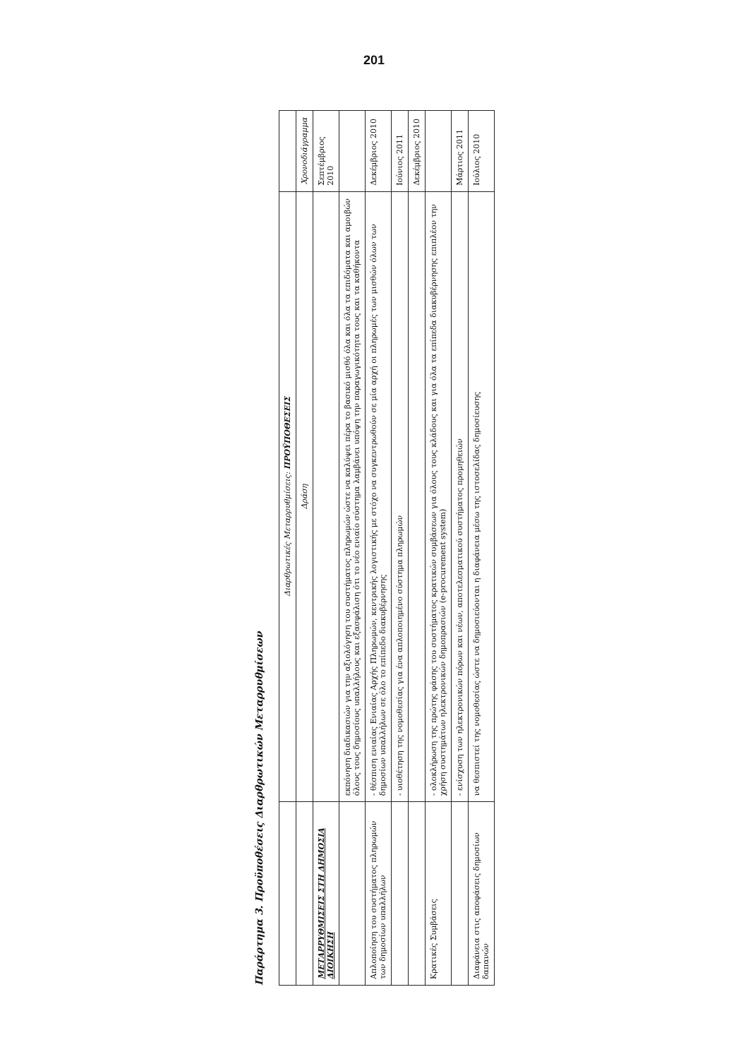201
Παράρτημα 3. Προϋποθέσεις Διαρθρωτικών Μεταρρυθμίσεων
| | Διαρθρωτικές Μεταρρυθμίσεις: ΠΡΟΫΠΟΘΕΣΕΙΣ | |
| --- | --- | --- |
| | Δράση | Χρονοδιάγραμμα |
| ΜΕΤΑΡΡΥΘΜΙΣΕΙΣ ΣΤΗ ΔΗΜΟΣΙΑ ΔΙΟΙΚΗΣΗ | | Σεπτέμβριος 2010 |
| | εκπόνηση διαδικασιών για την αξιολόγηση του συστήματος πληρωμών ώστε να καλύψει πέρα το βασικό μισθό όλα και όλα τα επιδόματα και αμοιβών όλους τους δημοσίους υπαλλήλους και εξασφάλιση ότι το νέο ενιαίο σύστημα λαμβάνει υπόψη την παραγωγικότητα τους και τα καθήκοντα | |
| Απλοποίηση του συστήματος πληρωμών των δημοσίων υπαλλήλων | - θέσπιση ενιαίας Ενιαίας Αρχής Πληρωμών, κεντρικής λογιστικής με στόχο να συγκεντρωθούν σε μία αρχή οι πληρωμές των μισθών όλων των δημοσίων υπαλλήλων σε όλο το επίπεδο διακυβέρνησης | Δεκέμβριος 2010 |
| | - υιοθέτηση της νομοθεσίας για ένα απλοποιημένο σύστημα πληρωμών | Ιούνιος 2011 |
| | | Δεκέμβριος 2010 |
| Κρατικές Συμβάσεις | - ολοκλήρωση της πρώτης φάσης του συστήματος κρατικών συμβάσεων για όλους τους κλάδους και για όλα τα επίπεδα διακυβέρνησης επιπλέον την χρήση συστημάτων ηλεκτρονικών δημοπρασιών (e-procurement system) | |
| | - ενίσχυση των ηλεκτρονικών πόρων και νέων, αποτελεσματικού συστήματος προμηθειών | Μάρτιος 2011 |
| Διαφάνεια στις αποφάσεις δημοσίων δαπανών | να θεσπιστεί της νομοθεσίας ώστε να δημοσιεύονται η διαφάνεια μέσω της ιστοσελίδας δημοσίευσης | Ιούλιος 2010 |